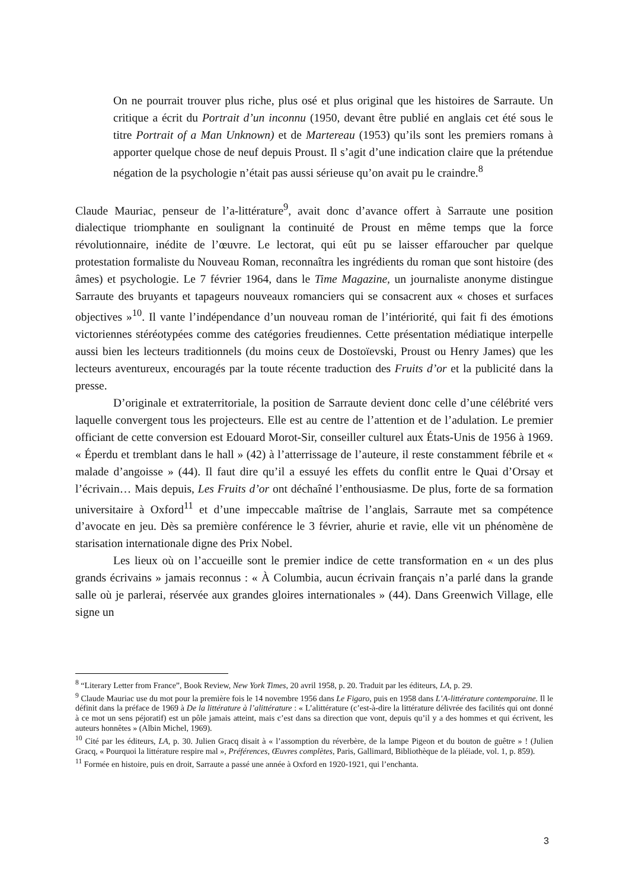On ne pourrait trouver plus riche, plus osé et plus original que les histoires de Sarraute. Un critique a écrit du Portrait d’un inconnu (1950, devant être publié en anglais cet été sous le titre Portrait of a Man Unknown) et de Martereau (1953) qu’ils sont les premiers romans à apporter quelque chose de neuf depuis Proust. Il s’agit d’une indication claire que la prétendue négation de la psychologie n’était pas aussi sérieuse qu’on avait pu le craindre.<sup>8</sup>
Claude Mauriac, penseur de l’a-littérature<sup>9</sup>, avait donc d’avance offert à Sarraute une position dialectique triomphante en soulignant la continuité de Proust en même temps que la force révolutionnaire, inédite de l’œuvre. Le lectorat, qui eût pu se laisser effaroucher par quelque protestation formaliste du Nouveau Roman, reconnaîtra les ingrédients du roman que sont histoire (des âmes) et psychologie. Le 7 février 1964, dans le Time Magazine, un journaliste anonyme distingue Sarraute des bruyants et tapageurs nouveaux romanciers qui se consacrent aux « choses et surfaces objectives »<sup>10</sup>. Il vante l’indépendance d’un nouveau roman de l’intériorité, qui fait fi des émotions victoriennes stéréotypées comme des catégories freudiennes. Cette présentation médiatique interpelle aussi bien les lecteurs traditionnels (du moins ceux de Dostoïevski, Proust ou Henry James) que les lecteurs aventureux, encouragés par la toute récente traduction des Fruits d’or et la publicité dans la presse.
D’originale et extraterritoriale, la position de Sarraute devient donc celle d’une célébrité vers laquelle convergent tous les projecteurs. Elle est au centre de l’attention et de l’adulation. Le premier officiant de cette conversion est Edouard Morot-Sir, conseiller culturel aux États-Unis de 1956 à 1969. « Éperdu et tremblant dans le hall » (42) à l’atterrissage de l’auteure, il reste constamment fébrile et « malade d’angoisse » (44). Il faut dire qu’il a essuyé les effets du conflit entre le Quai d’Orsay et l’écrivain… Mais depuis, Les Fruits d’or ont déchaîné l’enthousiasme. De plus, forte de sa formation universitaire à Oxford<sup>11</sup> et d’une impeccable maîtrise de l’anglais, Sarraute met sa compétence d’avocate en jeu. Dès sa première conférence le 3 février, ahurie et ravie, elle vit un phénomène de starisation internationale digne des Prix Nobel.
Les lieux où on l’accueille sont le premier indice de cette transformation en « un des plus grands écrivains » jamais reconnus : « À Columbia, aucun écrivain français n’a parlé dans la grande salle où je parlerai, réservée aux grandes gloires internationales » (44). Dans Greenwich Village, elle signe un
<sup>8</sup> “Literary Letter from France”, Book Review, New York Times, 20 avril 1958, p. 20. Traduit par les éditeurs, LA, p. 29.
<sup>9</sup> Claude Mauriac use du mot pour la première fois le 14 novembre 1956 dans Le Figaro, puis en 1958 dans L’A-littérature contemporaine. Il le définit dans la préface de 1969 à De la littérature à l’alittérature : « L’alittérature (c’est-à-dire la littérature délivrée des facilités qui ont donné à ce mot un sens péjoratif) est un pôle jamais atteint, mais c’est dans sa direction que vont, depuis qu’il y a des hommes et qui écrivent, les auteurs honnêtes » (Albin Michel, 1969).
<sup>10</sup> Cité par les éditeurs, LA, p. 30. Julien Gracq disait à « l’assomption du réverbère, de la lampe Pigeon et du bouton de guêtre » ! (Julien Gracq, « Pourquoi la littérature respire mal », Préférences, Œuvres complètes, Paris, Gallimard, Bibliothèque de la pléiade, vol. 1, p. 859).
<sup>11</sup> Formée en histoire, puis en droit, Sarraute a passé une année à Oxford en 1920-1921, qui l’enchanta.
3